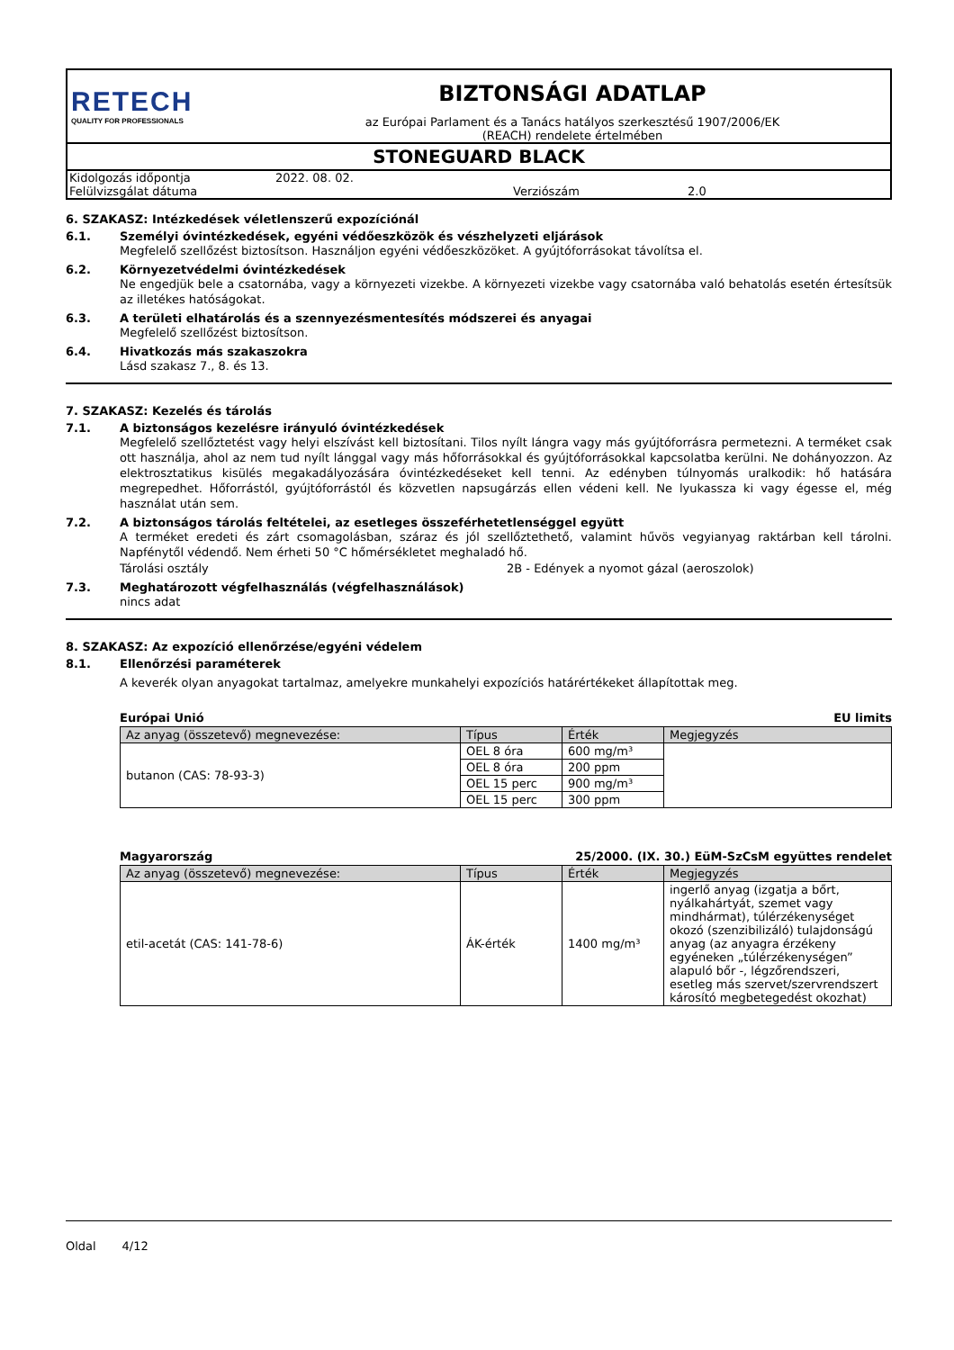RETECH
QUALITY FOR PROFESSIONALS
BIZTONSÁGI ADATLAP
az Európai Parlament és a Tanács hatályos szerkesztésű 1907/2006/EK
(REACH) rendelete értelmében
STONEGUARD BLACK
| Kidolgozás időpontja | 2022. 08. 02. | | |
| Felülvizsgálat dátuma | | Verziószám | 2.0 |
6. SZAKASZ: Intézkedések véletlenszerű expozíciónál
6.1. Személyi óvintézkedések, egyéni védőeszközök és vészhelyzeti eljárások
Megfelelő szellőzést biztosítson. Használjon egyéni védőeszközöket. A gyújtóforrásokat távolítsa el.
6.2. Környezetvédelmi óvintézkedések
Ne engedjük bele a csatornába, vagy a környezeti vizekbe. A környezeti vizekbe vagy csatornába való behatolás esetén értesítsük az illetékes hatóságokat.
6.3. A területi elhatárolás és a szennyezésmentesítés módszerei és anyagai
Megfelelő szellőzést biztosítson.
6.4. Hivatkozás más szakaszokra
Lásd szakasz 7., 8. és 13.
7. SZAKASZ: Kezelés és tárolás
7.1. A biztonságos kezelésre irányuló óvintézkedések
Megfelelő szellőztetést vagy helyi elszívást kell biztosítani. Tilos nyílt lángra vagy más gyújtóforrásra permetezni. A terméket csak ott használja, ahol az nem tud nyílt lánggal vagy más hőforrásokkal és gyújtóforrásokkal kapcsolatba kerülni. Ne dohányozzon. Az elektrosztatikus kisülés megakadályozására óvintézkedéseket kell tenni. Az edényben túlnyomás uralkodik: hő hatására megrepedhet. Hőforrástól, gyújtóforrástól és közvetlen napsugárzás ellen védeni kell. Ne lyukassza ki vagy égesse el, még használat után sem.
7.2. A biztonságos tárolás feltételei, az esetleges összeférhetetlenséggel együtt
A terméket eredeti és zárt csomagolásban, száraz és jól szellőztethető, valamint hűvös vegyianyag raktárban kell tárolni. Napfénytől védendő. Nem érheti 50 °C hőmérsékletet meghaladó hő.
Tárolási osztály 2B - Edények a nyomot gázal (aeroszolok)
7.3. Meghatározott végfelhasználás (végfelhasználások)
nincs adat
8. SZAKASZ: Az expozíció ellenőrzése/egyéni védelem
8.1. Ellenőrzési paraméterek
A keverék olyan anyagokat tartalmaz, amelyekre munkahelyi expozíciós határértékeket állapítottak meg.
Európai Unió EU limits
| Az anyag (összetevő) megnevezése: | Típus | Érték | Megjegyzés |
| --- | --- | --- | --- |
| butanon (CAS: 78-93-3) | OEL 8 óra | 600 mg/m³ | |
| | OEL 8 óra | 200 ppm | |
| | OEL 15 perc | 900 mg/m³ | |
| | OEL 15 perc | 300 ppm | |
Magyarország 25/2000. (IX. 30.) EüM-SzCsM együttes rendelet
| Az anyag (összetevő) megnevezése: | Típus | Érték | Megjegyzés |
| --- | --- | --- | --- |
| etil-acetát (CAS: 141-78-6) | ÁK-érték | 1400 mg/m³ | ingerlő anyag (izgatja a bőrt, nyálkahártyát, szemet vagy mindhármat), túlérzékenységet okozó (szenzibilizáló) tulajdonságú anyag (az anyagra érzékeny egyéneken „túlérzékenységen” alapuló bőr -, légzőrendszeri, esetleg más szervet/szervrendszert károsító megbetegedést okozhat) |
Oldal 4/12